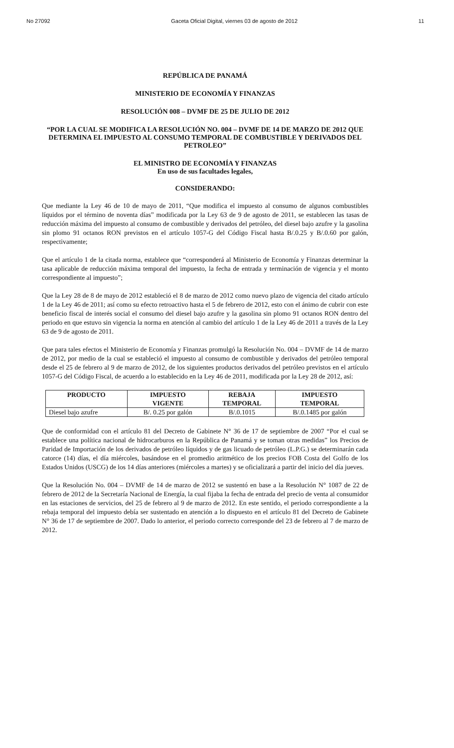No 27092 Gaceta Oficial Digital, viernes 03 de agosto de 2012 11
REPÚBLICA DE PANAMÁ
MINISTERIO DE ECONOMÍA Y FINANZAS
RESOLUCIÓN 008 – DVMF DE 25 DE JULIO DE 2012
“POR LA CUAL SE MODIFICA LA RESOLUCIÓN NO. 004 – DVMF DE 14 DE MARZO DE 2012 QUE DETERMINA EL IMPUESTO AL CONSUMO TEMPORAL DE COMBUSTIBLE Y DERIVADOS DEL PETROLEO”
EL MINISTRO DE ECONOMÍA Y FINANZAS
En uso de sus facultades legales,
CONSIDERANDO:
Que mediante la Ley 46 de 10 de mayo de 2011, “Que modifica el impuesto al consumo de algunos combustibles líquidos por el término de noventa días” modificada por la Ley 63 de 9 de agosto de 2011, se establecen las tasas de reducción máxima del impuesto al consumo de combustible y derivados del petróleo, del diesel bajo azufre y la gasolina sin plomo 91 octanos RON previstos en el artículo 1057-G del Código Fiscal hasta B/.0.25 y B/.0.60 por galón, respectivamente;
Que el artículo 1 de la citada norma, establece que “corresponderá al Ministerio de Economía y Finanzas determinar la tasa aplicable de reducción máxima temporal del impuesto, la fecha de entrada y terminación de vigencia y el monto correspondiente al impuesto”;
Que la Ley 28 de 8 de mayo de 2012 estableció el 8 de marzo de 2012 como nuevo plazo de vigencia del citado artículo 1 de la Ley 46 de 2011; así como su efecto retroactivo hasta el 5 de febrero de 2012, esto con el ánimo de cubrir con este beneficio fiscal de interés social el consumo del diesel bajo azufre y la gasolina sin plomo 91 octanos RON dentro del periodo en que estuvo sin vigencia la norma en atención al cambio del artículo 1 de la Ley 46 de 2011 a través de la Ley 63 de 9 de agosto de 2011.
Que para tales efectos el Ministerio de Economía y Finanzas promulgó la Resolución No. 004 – DVMF de 14 de marzo de 2012, por medio de la cual se estableció el impuesto al consumo de combustible y derivados del petróleo temporal desde el 25 de febrero al 9 de marzo de 2012, de los siguientes productos derivados del petróleo previstos en el artículo 1057-G del Código Fiscal, de acuerdo a lo establecido en la Ley 46 de 2011, modificada por la Ley 28 de 2012, así:
| PRODUCTO | IMPUESTO VIGENTE | REBAJA TEMPORAL | IMPUESTO TEMPORAL |
| --- | --- | --- | --- |
| Diesel bajo azufre | B/. 0.25 por galón | B/.0.1015 | B/.0.1485 por galón |
Que de conformidad con el artículo 81 del Decreto de Gabinete N° 36 de 17 de septiembre de 2007 “Por el cual se establece una política nacional de hidrocarburos en la República de Panamá y se toman otras medidas” los Precios de Paridad de Importación de los derivados de petróleo líquidos y de gas licuado de petróleo (L.P.G.) se determinarán cada catorce (14) días, el día miércoles, basándose en el promedio aritmético de los precios FOB Costa del Golfo de los Estados Unidos (USCG) de los 14 días anteriores (miércoles a martes) y se oficializará a partir del inicio del día jueves.
Que la Resolución No. 004 – DVMF de 14 de marzo de 2012 se sustentó en base a la Resolución N° 1087 de 22 de febrero de 2012 de la Secretaría Nacional de Energía, la cual fijaba la fecha de entrada del precio de venta al consumidor en las estaciones de servicios, del 25 de febrero al 9 de marzo de 2012. En este sentido, el periodo correspondiente a la rebaja temporal del impuesto debía ser sustentado en atención a lo dispuesto en el artículo 81 del Decreto de Gabinete N° 36 de 17 de septiembre de 2007. Dado lo anterior, el periodo correcto corresponde del 23 de febrero al 7 de marzo de 2012.